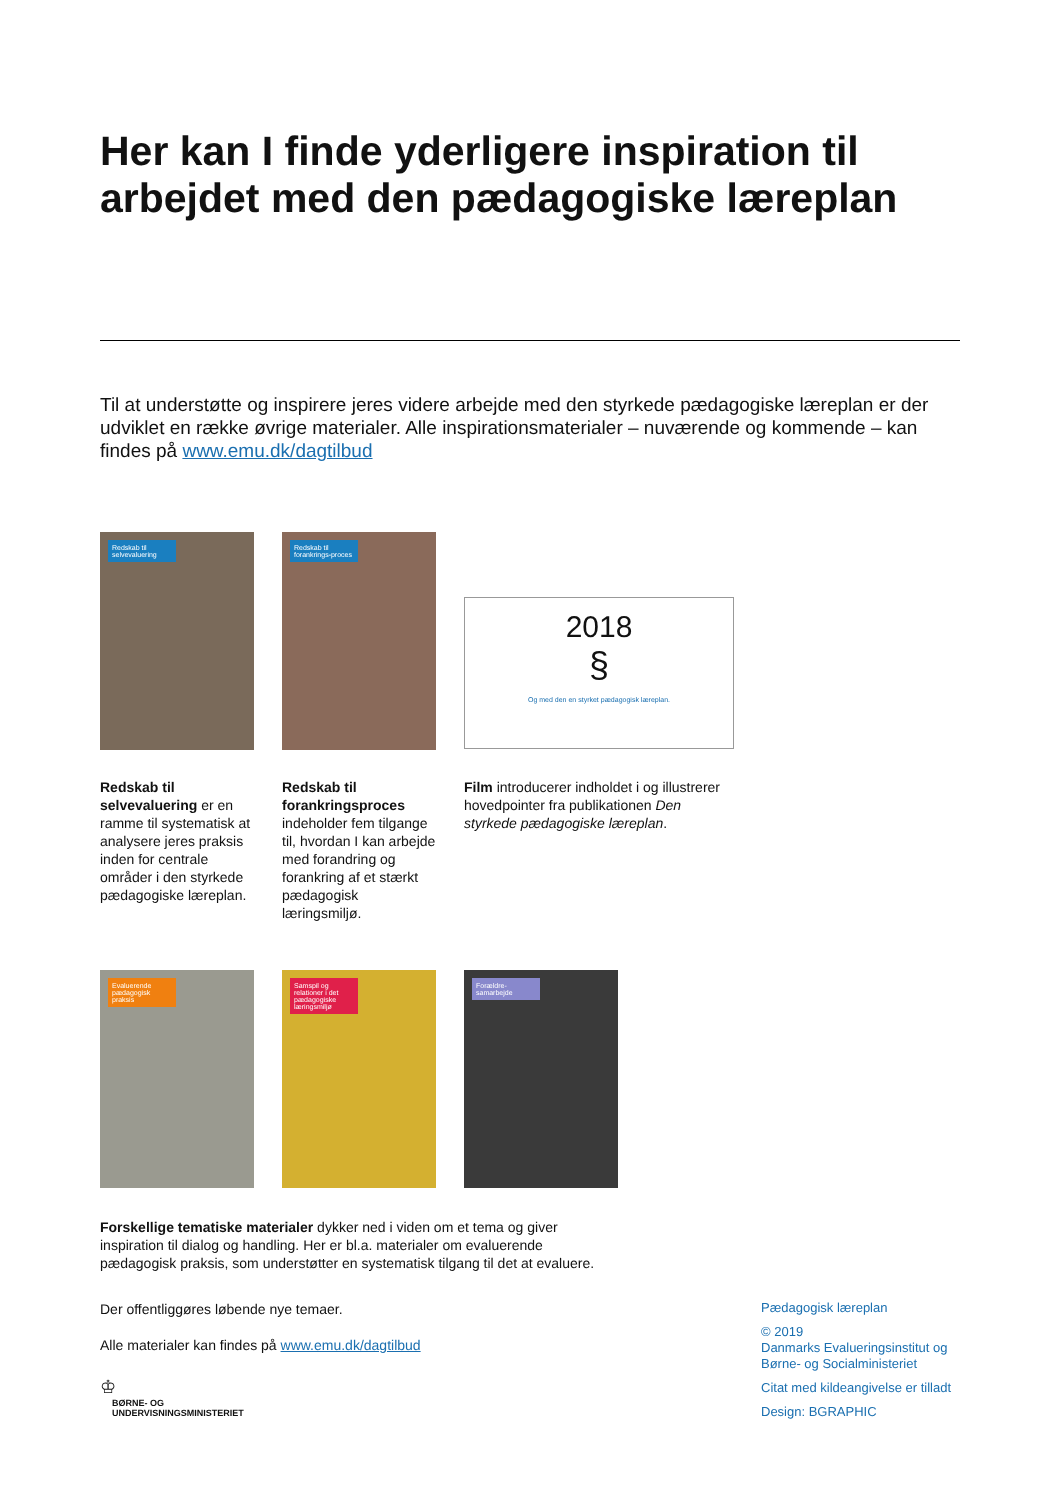Her kan I finde yderligere inspiration til arbejdet med den pædagogiske læreplan
Til at understøtte og inspirere jeres videre arbejde med den styrkede pædagogiske læreplan er der udviklet en række øvrige materialer. Alle inspirationsmaterialer – nuværende og kommende – kan findes på www.emu.dk/dagtilbud
Redskab til selvevaluering Redskab til forankrings-proces
2018
§
Og med den en styrket pædagogisk læreplan.
Redskab til selvevaluering er en ramme til systematisk at analysere jeres praksis inden for centrale områder i den styrkede pædagogiske læreplan.
Redskab til forankringsproces indeholder fem tilgange til, hvordan I kan arbejde med forandring og forankring af et stærkt pædagogisk læringsmiljø.
Film introducerer indholdet i og illustrerer hovedpointer fra publikationen Den styrkede pædagogiske læreplan.
Evaluerende pædagogisk praksis Samspil og relationer i det pædagogiske læringsmiljø
Forældre-samarbejde
Forskellige tematiske materialer dykker ned i viden om et tema og giver inspiration til dialog og handling. Her er bl.a. materialer om evaluerende pædagogisk praksis, som understøtter en systematisk tilgang til det at evaluere.
Der offentliggøres løbende nye temaer.
Alle materialer kan findes på www.emu.dk/dagtilbud
♔
BØRNE- OG
UNDERVISNINGSMINISTERIET
Pædagogisk læreplan
© 2019
Danmarks Evalueringsinstitut og Børne- og Socialministeriet
Citat med kildeangivelse er tilladt
Design: BGRAPHIC